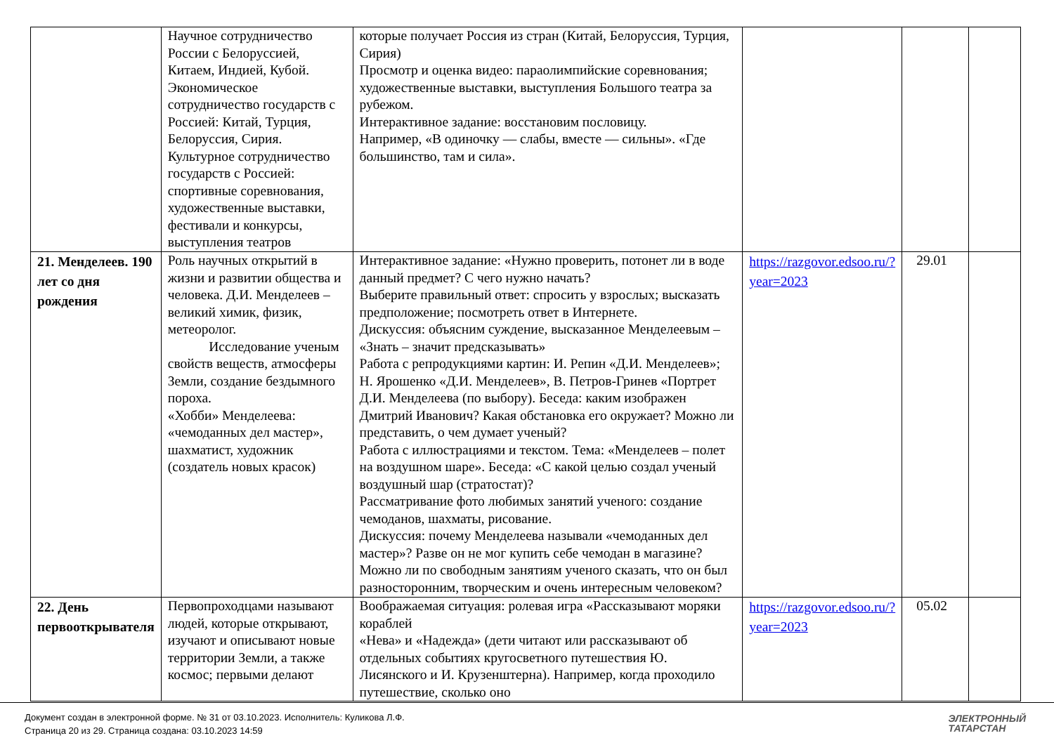| | Научное сотрудничество России с Белоруссией, Китаем, Индией, Кубой. Экономическое сотрудничество государств с Россией: Китай, Турция, Белоруссия, Сирия. Культурное сотрудничество государств с Россией: спортивные соревнования, художественные выставки, фестивали и конкурсы, выступления театров | которые получает Россия из стран (Китай, Белоруссия, Турция, Сирия) Просмотр и оценка видео: параолимпийские соревнования; художественные выставки, выступления Большого театра за рубежом. Интерактивное задание: восстановим пословицу. Например, «В одиночку — слабы, вместе — сильны». «Где большинство, там и сила». | | | |
| 21. Менделеев. 190 лет со дня рождения | Роль научных открытий в жизни и развитии общества и человека. Д.И. Менделеев – великий химик, физик, метеоролог. Исследование ученым свойств веществ, атмосферы Земли, создание бездымного пороха. «Хобби» Менделеева: «чемоданных дел мастер», шахматист, художник (создатель новых красок) | Интерактивное задание: «Нужно проверить, потонет ли в воде данный предмет? С чего нужно начать? Выберите правильный ответ: спросить у взрослых; высказать предположение; посмотреть ответ в Интернете. Дискуссия: объясним суждение, высказанное Менделеевым – «Знать – значит предсказывать» Работа с репродукциями картин: И. Репин «Д.И. Менделеев»; Н. Ярошенко «Д.И. Менделеев», В. Петров-Гринев «Портрет Д.И. Менделеева (по выбору). Беседа: каким изображен Дмитрий Иванович? Какая обстановка его окружает? Можно ли представить, о чем думает ученый? Работа с иллюстрациями и текстом. Тема: «Менделеев – полет на воздушном шаре». Беседа: «С какой целью создал ученый воздушный шар (стратостат)? Рассматривание фото любимых занятий ученого: создание чемоданов, шахматы, рисование. Дискуссия: почему Менделеева называли «чемоданных дел мастер»? Разве он не мог купить себе чемодан в магазине? Можно ли по свободным занятиям ученого сказать, что он был разносторонним, творческим и очень интересным человеком? | https://razgovor.edsoo.ru/?year=2023 | 29.01 | |
| 22. День первооткрывателя | Первопроходцами называют людей, которые открывают, изучают и описывают новые территории Земли, а также космос; первыми делают | Воображаемая ситуация: ролевая игра «Рассказывают моряки кораблей «Нева» и «Надежда» (дети читают или рассказывают об отдельных событиях кругосветного путешествия Ю. Лисянского и И. Крузенштерна). Например, когда проходило путешествие, сколько оно | https://razgovor.edsoo.ru/?year=2023 | 05.02 | |
Документ создан в электронной форме. № 31 от 03.10.2023. Исполнитель: Куликова Л.Ф.
Страница 20 из 29. Страница создана: 03.10.2023 14:59
ЭЛЕКТРОННЫЙ
ТАТАРСТАН